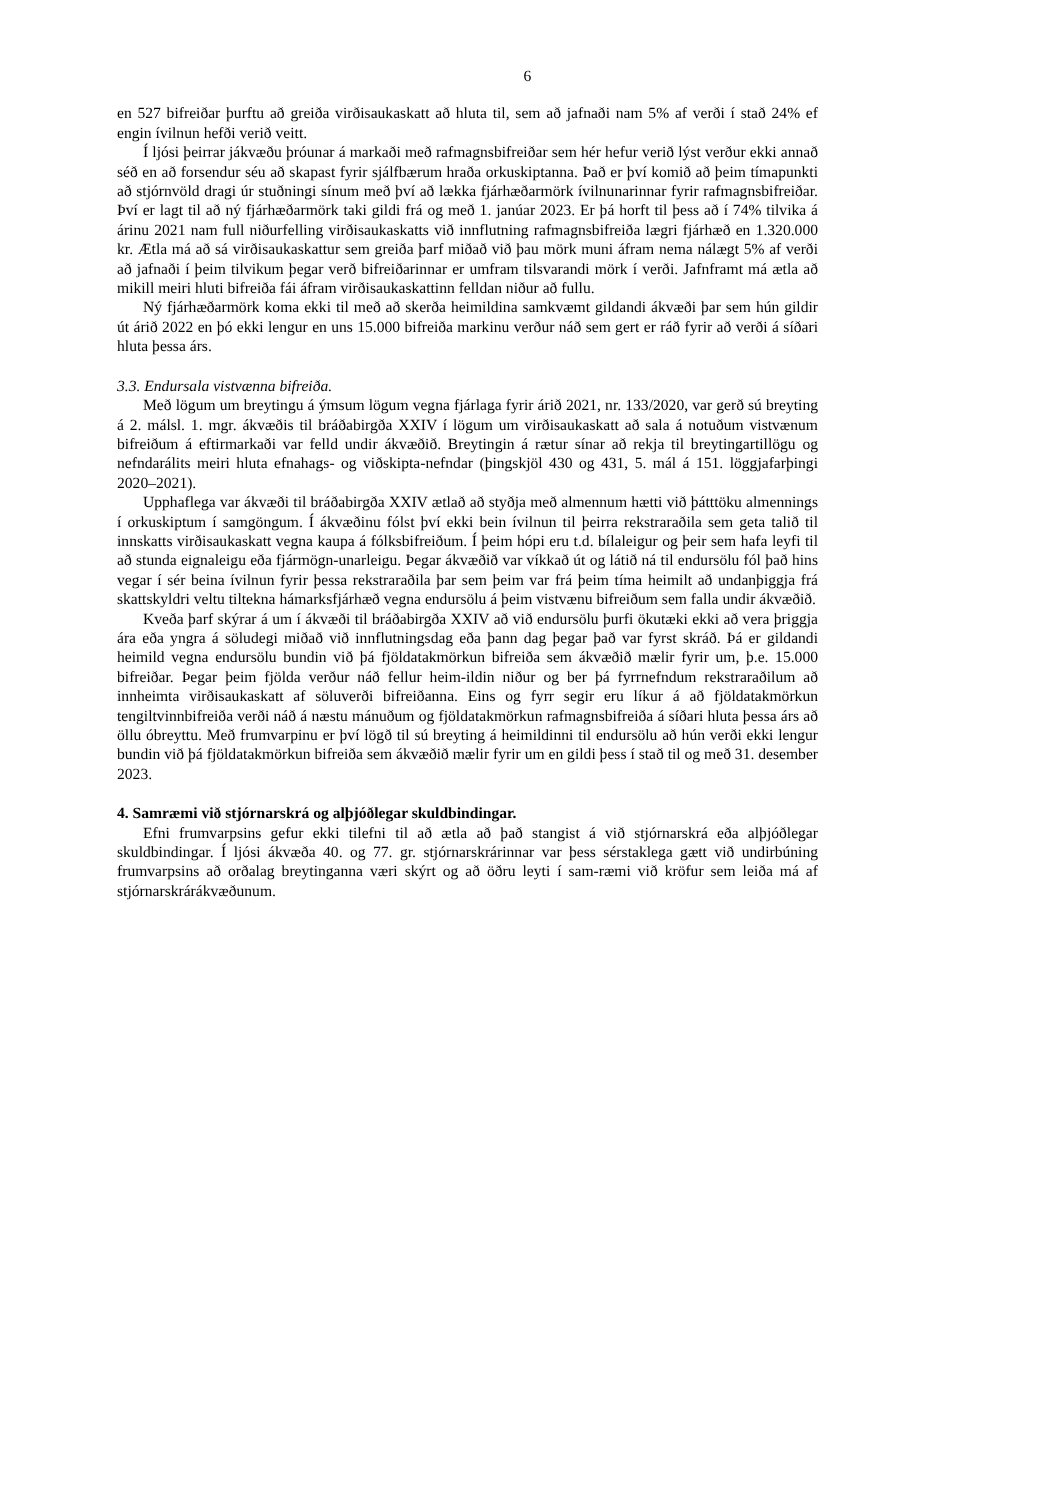6
en 527 bifreiðar þurftu að greiða virðisaukaskatt að hluta til, sem að jafnaði nam 5% af verði í stað 24% ef engin ívilnun hefði verið veitt.
Í ljósi þeirrar jákvæðu þróunar á markaði með rafmagnsbifreiðar sem hér hefur verið lýst verður ekki annað séð en að forsendur séu að skapast fyrir sjálfbærum hraða orkuskiptanna. Það er því komið að þeim tímapunkti að stjórnvöld dragi úr stuðningi sínum með því að lækka fjárhæðarmörk ívilnunarinnar fyrir rafmagnsbifreiðar. Því er lagt til að ný fjárhæðarmörk taki gildi frá og með 1. janúar 2023. Er þá horft til þess að í 74% tilvika á árinu 2021 nam full niðurfelling virðisaukaskatts við innflutning rafmagnsbifreiða lægri fjárhæð en 1.320.000 kr. Ætla má að sá virðisaukaskattur sem greiða þarf miðað við þau mörk muni áfram nema nálægt 5% af verði að jafnaði í þeim tilvikum þegar verð bifreiðarinnar er umfram tilsvarandi mörk í verði. Jafnframt má ætla að mikill meiri hluti bifreiða fái áfram virðisaukaskattinn felldan niður að fullu.
Ný fjárhæðarmörk koma ekki til með að skerða heimildina samkvæmt gildandi ákvæði þar sem hún gildir út árið 2022 en þó ekki lengur en uns 15.000 bifreiða markinu verður náð sem gert er ráð fyrir að verði á síðari hluta þessa árs.
3.3. Endursala vistvænna bifreiða.
Með lögum um breytingu á ýmsum lögum vegna fjárlaga fyrir árið 2021, nr. 133/2020, var gerð sú breyting á 2. málsl. 1. mgr. ákvæðis til bráðabirgða XXIV í lögum um virðisaukaskatt að sala á notuðum vistvænum bifreiðum á eftirmarkaði var felld undir ákvæðið. Breytingin á rætur sínar að rekja til breytingartillögu og nefndarálits meiri hluta efnahags- og viðskipta-nefndar (þingskjöl 430 og 431, 5. mál á 151. löggjafarþingi 2020–2021).
Upphaflega var ákvæði til bráðabirgða XXIV ætlað að styðja með almennum hætti við þátttöku almennings í orkuskiptum í samgöngum. Í ákvæðinu fólst því ekki bein ívilnun til þeirra rekstraraðila sem geta talið til innskatts virðisaukaskatt vegna kaupa á fólksbifreiðum. Í þeim hópi eru t.d. bílaleigur og þeir sem hafa leyfi til að stunda eignaleigu eða fjármögn-unarleigu. Þegar ákvæðið var víkkað út og látið ná til endursölu fól það hins vegar í sér beina ívilnun fyrir þessa rekstraraðila þar sem þeim var frá þeim tíma heimilt að undanþiggja frá skattskyldri veltu tiltekna hámarksfjárhæð vegna endursölu á þeim vistvænu bifreiðum sem falla undir ákvæðið.
Kveða þarf skýrar á um í ákvæði til bráðabirgða XXIV að við endursölu þurfi ökutæki ekki að vera þriggja ára eða yngra á söludegi miðað við innflutningsdag eða þann dag þegar það var fyrst skráð. Þá er gildandi heimild vegna endursölu bundin við þá fjöldatakmörkun bifreiða sem ákvæðið mælir fyrir um, þ.e. 15.000 bifreiðar. Þegar þeim fjölda verður náð fellur heim-ildin niður og ber þá fyrrnefndum rekstraraðilum að innheimta virðisaukaskatt af söluverði bifreiðanna. Eins og fyrr segir eru líkur á að fjöldatakmörkun tengiltvinnbifreiða verði náð á næstu mánuðum og fjöldatakmörkun rafmagnsbifreiða á síðari hluta þessa árs að öllu óbreyttu. Með frumvarpinu er því lögð til sú breyting á heimildinni til endursölu að hún verði ekki lengur bundin við þá fjöldatakmörkun bifreiða sem ákvæðið mælir fyrir um en gildi þess í stað til og með 31. desember 2023.
4. Samræmi við stjórnarskrá og alþjóðlegar skuldbindingar.
Efni frumvarpsins gefur ekki tilefni til að ætla að það stangist á við stjórnarskrá eða alþjóðlegar skuldbindingar. Í ljósi ákvæða 40. og 77. gr. stjórnarskrárinnar var þess sérstaklega gætt við undirbúning frumvarpsins að orðalag breytinganna væri skýrt og að öðru leyti í sam-ræmi við kröfur sem leiða má af stjórnarskrárákvæðunum.